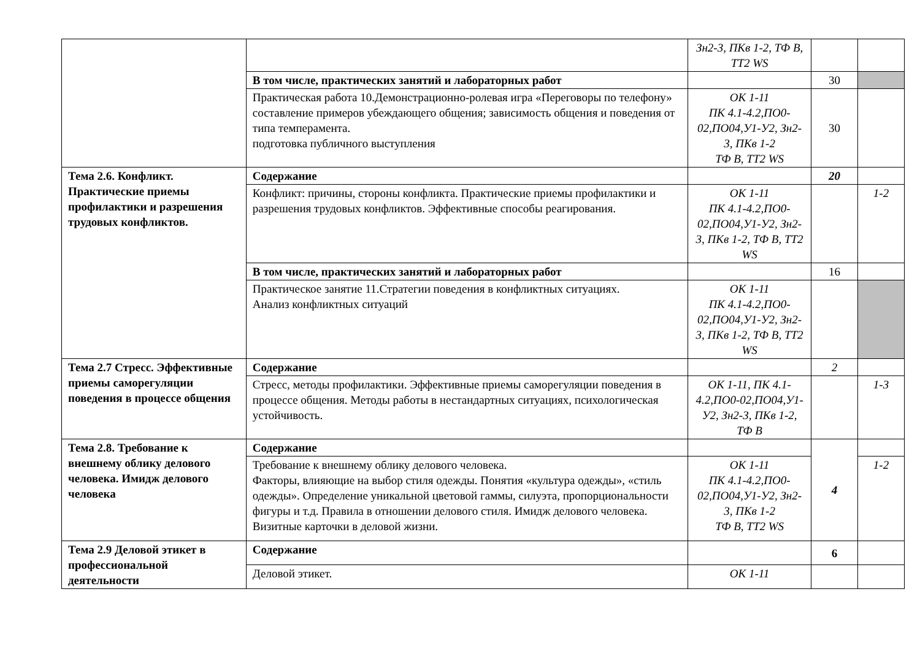| | | Зн2-3, ПКв 1-2, ТФ В, ТТ2 WS | | |
| | В том числе, практических занятий и лабораторных работ | | 30 | |
| | Практическая работа 10.Демонстрационно-ролевая игра «Переговоры по телефону» составление примеров убеждающего общения; зависимость общения и поведения от типа темперамента. подготовка публичного выступления | ОК 1-11 ПК 4.1-4.2,ПО0-02,ПО04,У1-У2, Зн2-3, ПКв 1-2 ТФ В, ТТ2 WS | 30 | |
| Тема 2.6. Конфликт. Практические приемы профилактики и разрешения трудовых конфликтов. | Содержание | | 20 | |
| | Конфликт: причины, стороны конфликта. Практические приемы профилактики и разрешения трудовых конфликтов. Эффективные способы реагирования. | ОК 1-11 ПК 4.1-4.2,ПО0-02,ПО04,У1-У2, Зн2-3, ПКв 1-2, ТФ В, ТТ2 WS | | 1-2 |
| | В том числе, практических занятий и лабораторных работ | | 16 | |
| | Практическое занятие 11.Стратегии поведения в конфликтных ситуациях. Анализ конфликтных ситуаций | ОК 1-11 ПК 4.1-4.2,ПО0-02,ПО04,У1-У2, Зн2-3, ПКв 1-2, ТФ В, ТТ2 WS | | |
| Тема 2.7 Стресс. Эффективные приемы саморегуляции поведения в процессе общения | Содержание | | 2 | |
| | Стресс, методы профилактики. Эффективные приемы саморегуляции поведения в процессе общения. Методы работы в нестандартных ситуациях, психологическая устойчивость. | ОК 1-11, ПК 4.1-4.2,ПО0-02,ПО04,У1-У2, Зн2-3, ПКв 1-2, ТФ В | | 1-3 |
| Тема 2.8. Требование к внешнему облику делового человека. Имидж делового человека | Содержание | | 4 | |
| | Требование к внешнему облику делового человека. Факторы, влияющие на выбор стиля одежды. Понятия «культура одежды», «стиль одежды». Определение уникальной цветовой гаммы, силуэта, пропорциональности фигуры и т.д. Правила в отношении делового стиля. Имидж делового человека. Визитные карточки в деловой жизни. | ОК 1-11 ПК 4.1-4.2,ПО0-02,ПО04,У1-У2, Зн2-3, ПКв 1-2 ТФ В, ТТ2 WS | | 1-2 |
| Тема 2.9 Деловой этикет в профессиональной деятельности | Содержание | | 6 | |
| | Деловой этикет. | ОК 1-11 | | |